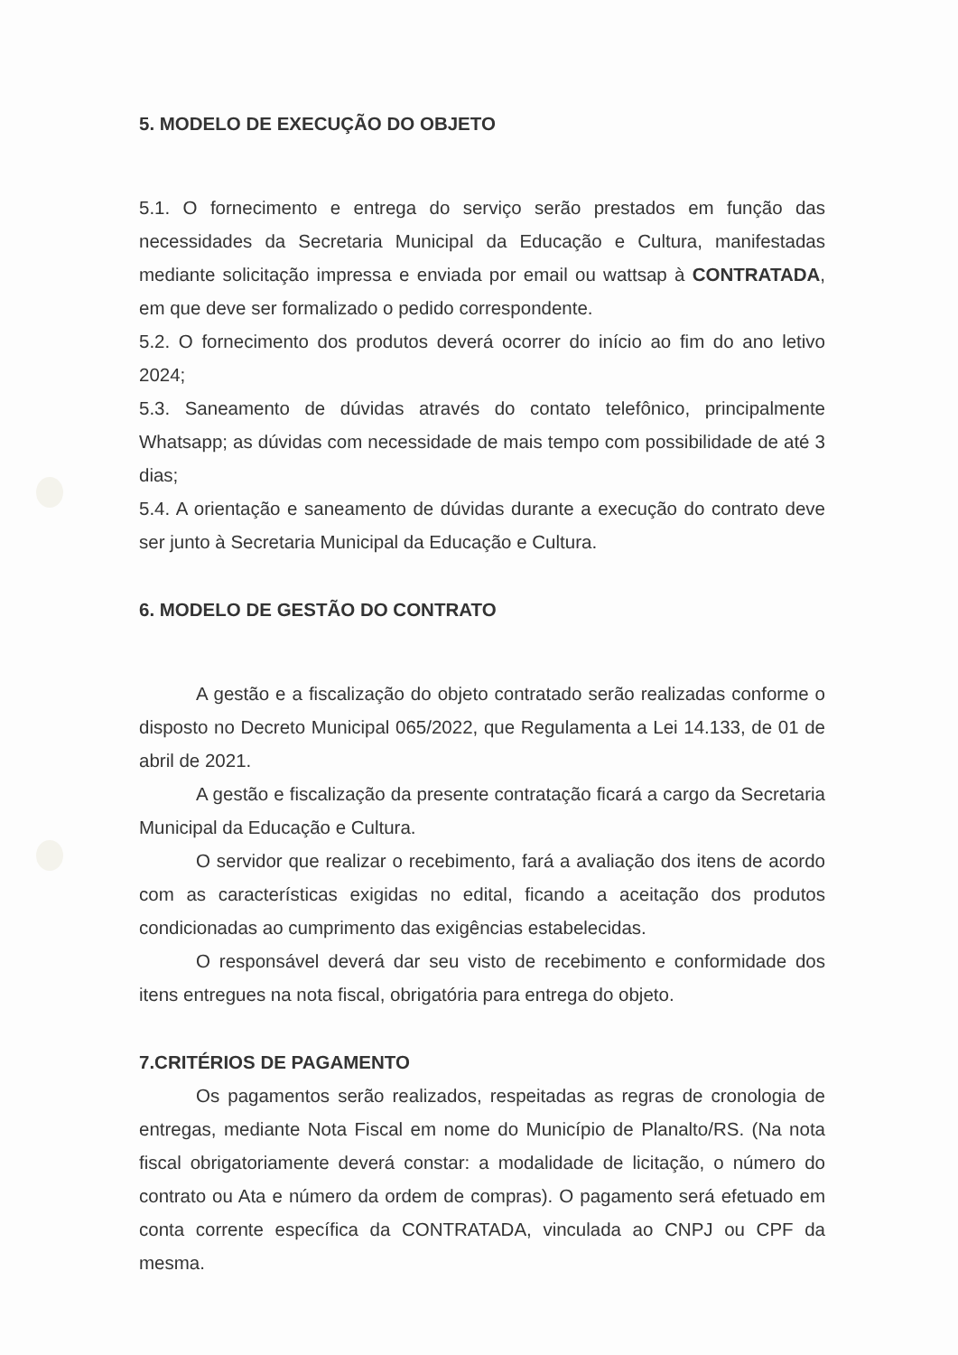5. MODELO DE EXECUÇÃO DO OBJETO
5.1. O fornecimento e entrega do serviço serão prestados em função das necessidades da Secretaria Municipal da Educação e Cultura, manifestadas mediante solicitação impressa e enviada por email ou wattsap à CONTRATADA, em que deve ser formalizado o pedido correspondente.
5.2. O fornecimento dos produtos deverá ocorrer do início ao fim do ano letivo 2024;
5.3. Saneamento de dúvidas através do contato telefônico, principalmente Whatsapp; as dúvidas com necessidade de mais tempo com possibilidade de até 3 dias;
5.4. A orientação e saneamento de dúvidas durante a execução do contrato deve ser junto à Secretaria Municipal da Educação e Cultura.
6. MODELO DE GESTÃO DO CONTRATO
A gestão e a fiscalização do objeto contratado serão realizadas conforme o disposto no Decreto Municipal 065/2022, que Regulamenta a Lei 14.133, de 01 de abril de 2021.
A gestão e fiscalização da presente contratação ficará a cargo da Secretaria Municipal da Educação e Cultura.
O servidor que realizar o recebimento, fará a avaliação dos itens de acordo com as características exigidas no edital, ficando a aceitação dos produtos condicionadas ao cumprimento das exigências estabelecidas.
O responsável deverá dar seu visto de recebimento e conformidade dos itens entregues na nota fiscal, obrigatória para entrega do objeto.
7.CRITÉRIOS DE PAGAMENTO
Os pagamentos serão realizados, respeitadas as regras de cronologia de entregas, mediante Nota Fiscal em nome do Município de Planalto/RS. (Na nota fiscal obrigatoriamente deverá constar: a modalidade de licitação, o número do contrato ou Ata e número da ordem de compras). O pagamento será efetuado em conta corrente específica da CONTRATADA, vinculada ao CNPJ ou CPF da mesma.